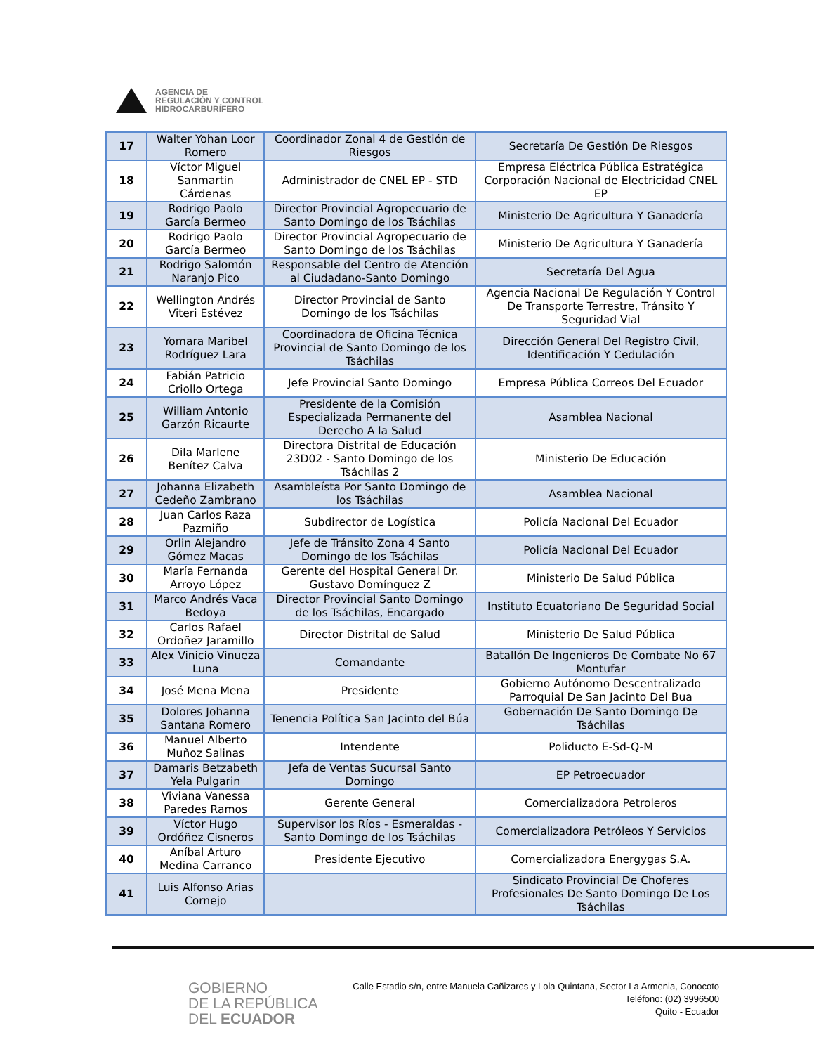AGENCIA DE
REGULACIÓN Y CONTROL
HIDROCARBURÍFERO
| 17 | Walter Yohan Loor Romero | Coordinador Zonal 4 de Gestión de Riesgos | Secretaría De Gestión De Riesgos |
| 18 | Víctor Miguel Sanmartin Cárdenas | Administrador de CNEL EP - STD | Empresa Eléctrica Pública Estratégica Corporación Nacional de Electricidad CNEL EP |
| 19 | Rodrigo Paolo García Bermeo | Director Provincial Agropecuario de Santo Domingo de los Tsáchilas | Ministerio De Agricultura Y Ganadería |
| 20 | Rodrigo Paolo García Bermeo | Director Provincial Agropecuario de Santo Domingo de los Tsáchilas | Ministerio De Agricultura Y Ganadería |
| 21 | Rodrigo Salomón Naranjo Pico | Responsable del Centro de Atención al Ciudadano-Santo Domingo | Secretaría Del Agua |
| 22 | Wellington Andrés Viteri Estévez | Director Provincial de Santo Domingo de los Tsáchilas | Agencia Nacional De Regulación Y Control De Transporte Terrestre, Tránsito Y Seguridad Vial |
| 23 | Yomara Maribel Rodríguez Lara | Coordinadora de Oficina Técnica Provincial de Santo Domingo de los Tsáchilas | Dirección General Del Registro Civil, Identificación Y Cedulación |
| 24 | Fabián Patricio Criollo Ortega | Jefe Provincial Santo Domingo | Empresa Pública Correos Del Ecuador |
| 25 | William Antonio Garzón Ricaurte | Presidente de la Comisión Especializada Permanente del Derecho A la Salud | Asamblea Nacional |
| 26 | Dila Marlene Benítez Calva | Directora Distrital de Educación 23D02 - Santo Domingo de los Tsáchilas 2 | Ministerio De Educación |
| 27 | Johanna Elizabeth Cedeño Zambrano | Asambleísta Por Santo Domingo de los Tsáchilas | Asamblea Nacional |
| 28 | Juan Carlos Raza Pazmiño | Subdirector de Logística | Policía Nacional Del Ecuador |
| 29 | Orlin Alejandro Gómez Macas | Jefe de Tránsito Zona 4 Santo Domingo de los Tsáchilas | Policía Nacional Del Ecuador |
| 30 | María Fernanda Arroyo López | Gerente del Hospital General Dr. Gustavo Domínguez Z | Ministerio De Salud Pública |
| 31 | Marco Andrés Vaca Bedoya | Director Provincial Santo Domingo de los Tsáchilas, Encargado | Instituto Ecuatoriano De Seguridad Social |
| 32 | Carlos Rafael Ordoñez Jaramillo | Director Distrital de Salud | Ministerio De Salud Pública |
| 33 | Alex Vinicio Vinueza Luna | Comandante | Batallón De Ingenieros De Combate No 67 Montufar |
| 34 | José Mena Mena | Presidente | Gobierno Autónomo Descentralizado Parroquial De San Jacinto Del Bua |
| 35 | Dolores Johanna Santana Romero | Tenencia Política San Jacinto del Búa | Gobernación De Santo Domingo De Tsáchilas |
| 36 | Manuel Alberto Muñoz Salinas | Intendente | Poliducto E-Sd-Q-M |
| 37 | Damaris Betzabeth Yela Pulgarin | Jefa de Ventas Sucursal Santo Domingo | EP Petroecuador |
| 38 | Viviana Vanessa Paredes Ramos | Gerente General | Comercializadora Petroleros |
| 39 | Víctor Hugo Ordóñez Cisneros | Supervisor los Ríos - Esmeraldas - Santo Domingo de los Tsáchilas | Comercializadora Petróleos Y Servicios |
| 40 | Aníbal Arturo Medina Carranco | Presidente Ejecutivo | Comercializadora Energygas S.A. |
| 41 | Luis Alfonso Arias Cornejo | | Sindicato Provincial De Choferes Profesionales De Santo Domingo De Los Tsáchilas |
GOBIERNO
DE LA REPÚBLICA
DEL ECUADOR
Calle Estadio s/n, entre Manuela Cañizares y Lola Quintana, Sector La Armenia, Conocoto
Teléfono: (02) 3996500
Quito - Ecuador